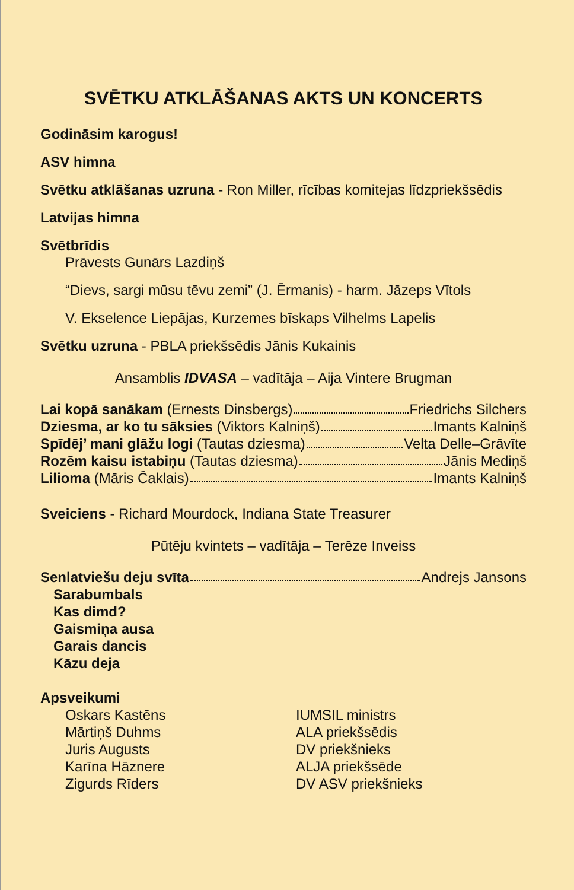SVĒTKU ATKLĀŠANAS AKTS UN KONCERTS
Godināsim karogus!
ASV himna
Svētku atklāšanas uzruna - Ron Miller, rīcības komitejas līdzpriekšsēdis
Latvijas himna
Svētbrīdis
Prāvests Gunārs Lazdiņš
“Dievs, sargi mūsu tēvu zemi” (J. Ērmanis) - harm. Jāzeps Vītols
V. Ekselence Liepājas, Kurzemes bīskaps Vilhelms Lapelis
Svētku uzruna - PBLA priekšsēdis Jānis Kukainis
Ansamblis IDVASA – vadītāja – Aija Vintere Brugman
Lai kopā sanākam (Ernests Dinsbergs) Friedrichs Silchers
Dziesma, ar ko tu sāksies (Viktors Kalniņš) Imants Kalniņš
Spīdēj’ mani glāžu logi (Tautas dziesma) Velta Delle–Grāvīte
Rozēm kaisu istabiņu (Tautas dziesma) Jānis Mediņš
Lilioma (Māris Čaklais) Imants Kalniņš
Sveiciens - Richard Mourdock, Indiana State Treasurer
Pūtēju kvintets – vadītāja – Terēze Inveiss
Senlatviešu deju svīta Andrejs Jansons
Sarabumbals
Kas dimd?
Gaismiņa ausa
Garais dancis
Kāzu deja
Apsveikumi
Oskars Kastēns IUMSIL ministrs
Mārtiņš Duhms ALA priekšsēdis
Juris Augusts DV priekšnieks
Karīna Hāznere ALJA priekšsēde
Zigurds Rīders DV ASV priekšnieks